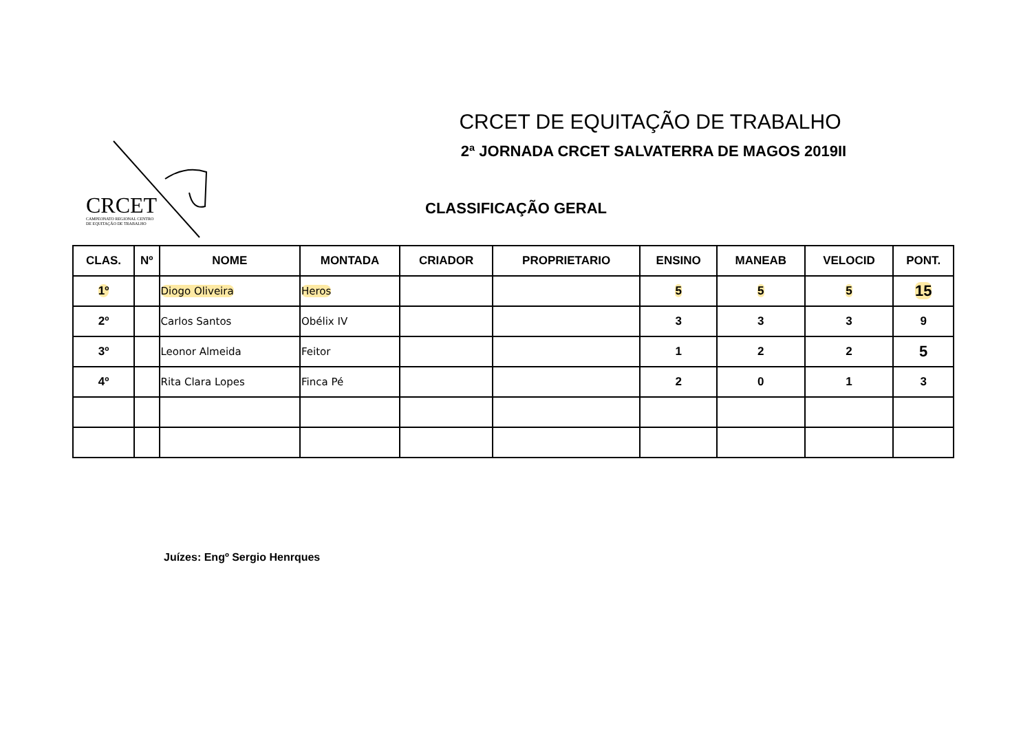CRCET
CAMPEONATO REGIONAL CENTRO
DE EQUITAÇÃO DE TRABALHO
CRCET DE EQUITAÇÃO DE TRABALHO
2ª JORNADA CRCET SALVATERRA DE MAGOS 2019II
CLASSIFICAÇÃO GERAL
| CLAS. | Nº | NOME | MONTADA | CRIADOR | PROPRIETARIO | ENSINO | MANEAB | VELOCID | PONT. |
| --- | --- | --- | --- | --- | --- | --- | --- | --- | --- |
| 1º | | Diogo Oliveira | Heros | | | 5 | 5 | 5 | 15 |
| 2º | | Carlos Santos | Obélix IV | | | 3 | 3 | 3 | 9 |
| 3º | | Leonor Almeida | Feitor | | | 1 | 2 | 2 | 5 |
| 4º | | Rita Clara Lopes | Finca Pé | | | 2 | 0 | 1 | 3 |
Juízes: Engº Sergio Henrques